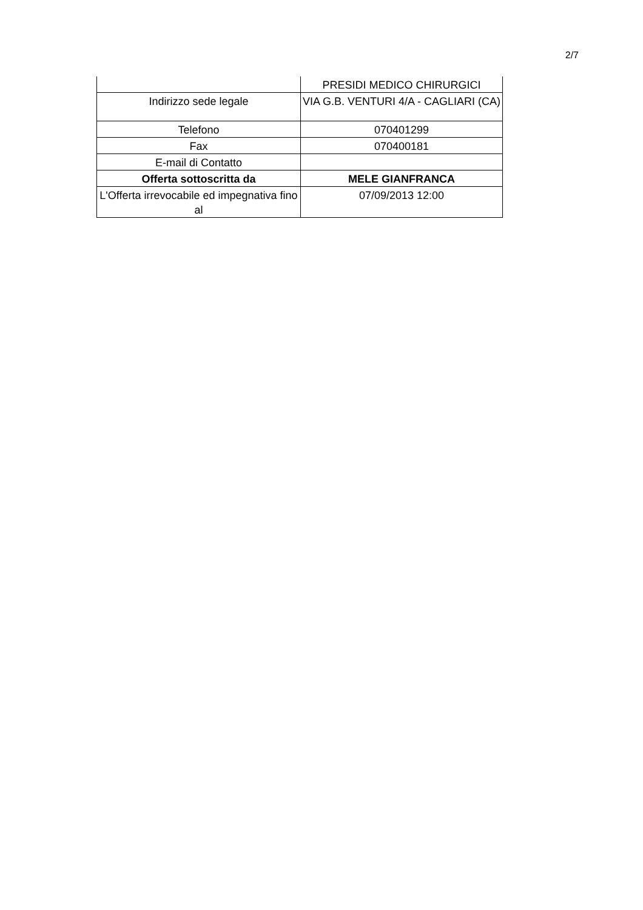2/7
| | PRESIDI MEDICO CHIRURGICI |
| Indirizzo sede legale | VIA G.B. VENTURI 4/A - CAGLIARI (CA) |
| Telefono | 070401299 |
| Fax | 070400181 |
| E-mail di Contatto | |
| Offerta sottoscritta da | MELE GIANFRANCA |
| L'Offerta irrevocabile ed impegnativa fino al | 07/09/2013 12:00 |